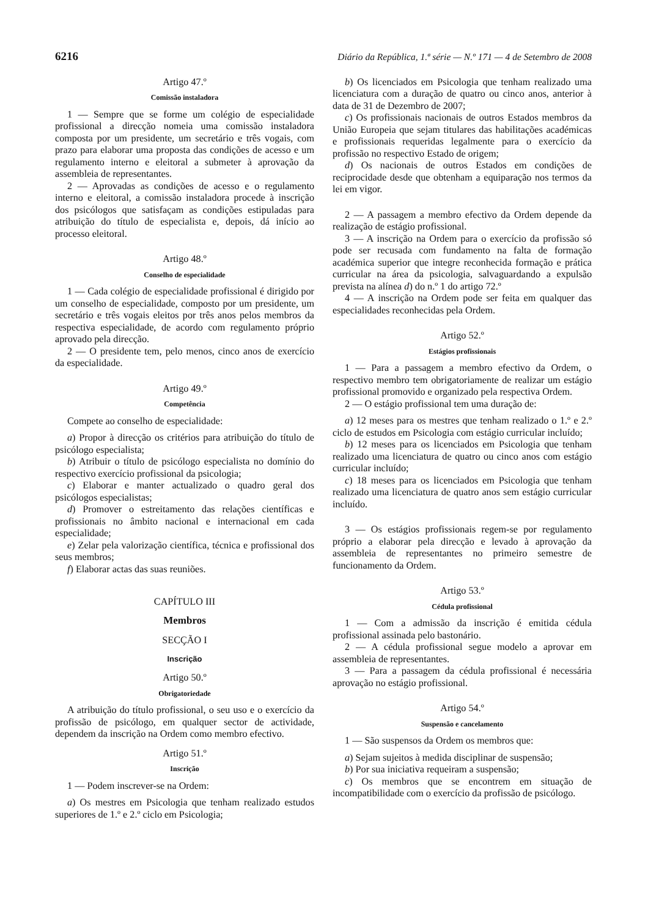6216 Diário da República, 1.ª série — N.º 171 — 4 de Setembro de 2008
Artigo 47.º
Comissão instaladora
1 — Sempre que se forme um colégio de especialidade profissional a direcção nomeia uma comissão instaladora composta por um presidente, um secretário e três vogais, com prazo para elaborar uma proposta das condições de acesso e um regulamento interno e eleitoral a submeter à aprovação da assembleia de representantes.
2 — Aprovadas as condições de acesso e o regulamento interno e eleitoral, a comissão instaladora procede à inscrição dos psicólogos que satisfaçam as condições estipuladas para atribuição do título de especialista e, depois, dá início ao processo eleitoral.
Artigo 48.º
Conselho de especialidade
1 — Cada colégio de especialidade profissional é dirigido por um conselho de especialidade, composto por um presidente, um secretário e três vogais eleitos por três anos pelos membros da respectiva especialidade, de acordo com regulamento próprio aprovado pela direcção.
2 — O presidente tem, pelo menos, cinco anos de exercício da especialidade.
Artigo 49.º
Competência
Compete ao conselho de especialidade:
a) Propor à direcção os critérios para atribuição do título de psicólogo especialista;
b) Atribuir o título de psicólogo especialista no domínio do respectivo exercício profissional da psicologia;
c) Elaborar e manter actualizado o quadro geral dos psicólogos especialistas;
d) Promover o estreitamento das relações científicas e profissionais no âmbito nacional e internacional em cada especialidade;
e) Zelar pela valorização científica, técnica e profissional dos seus membros;
f) Elaborar actas das suas reuniões.
CAPÍTULO III
Membros
SECÇÃO I
Inscrição
Artigo 50.º
Obrigatoriedade
A atribuição do título profissional, o seu uso e o exercício da profissão de psicólogo, em qualquer sector de actividade, dependem da inscrição na Ordem como membro efectivo.
Artigo 51.º
Inscrição
1 — Podem inscrever-se na Ordem:
a) Os mestres em Psicologia que tenham realizado estudos superiores de 1.º e 2.º ciclo em Psicologia;
b) Os licenciados em Psicologia que tenham realizado uma licenciatura com a duração de quatro ou cinco anos, anterior à data de 31 de Dezembro de 2007;
c) Os profissionais nacionais de outros Estados membros da União Europeia que sejam titulares das habilitações académicas e profissionais requeridas legalmente para o exercício da profissão no respectivo Estado de origem;
d) Os nacionais de outros Estados em condições de reciprocidade desde que obtenham a equiparação nos termos da lei em vigor.
2 — A passagem a membro efectivo da Ordem depende da realização de estágio profissional.
3 — A inscrição na Ordem para o exercício da profissão só pode ser recusada com fundamento na falta de formação académica superior que integre reconhecida formação e prática curricular na área da psicologia, salvaguardando a expulsão prevista na alínea d) do n.º 1 do artigo 72.º
4 — A inscrição na Ordem pode ser feita em qualquer das especialidades reconhecidas pela Ordem.
Artigo 52.º
Estágios profissionais
1 — Para a passagem a membro efectivo da Ordem, o respectivo membro tem obrigatoriamente de realizar um estágio profissional promovido e organizado pela respectiva Ordem.
2 — O estágio profissional tem uma duração de:
a) 12 meses para os mestres que tenham realizado o 1.º e 2.º ciclo de estudos em Psicologia com estágio curricular incluído;
b) 12 meses para os licenciados em Psicologia que tenham realizado uma licenciatura de quatro ou cinco anos com estágio curricular incluído;
c) 18 meses para os licenciados em Psicologia que tenham realizado uma licenciatura de quatro anos sem estágio curricular incluído.
3 — Os estágios profissionais regem-se por regulamento próprio a elaborar pela direcção e levado à aprovação da assembleia de representantes no primeiro semestre de funcionamento da Ordem.
Artigo 53.º
Cédula profissional
1 — Com a admissão da inscrição é emitida cédula profissional assinada pelo bastonário.
2 — A cédula profissional segue modelo a aprovar em assembleia de representantes.
3 — Para a passagem da cédula profissional é necessária aprovação no estágio profissional.
Artigo 54.º
Suspensão e cancelamento
1 — São suspensos da Ordem os membros que:
a) Sejam sujeitos à medida disciplinar de suspensão;
b) Por sua iniciativa requeiram a suspensão;
c) Os membros que se encontrem em situação de incompatibilidade com o exercício da profissão de psicólogo.